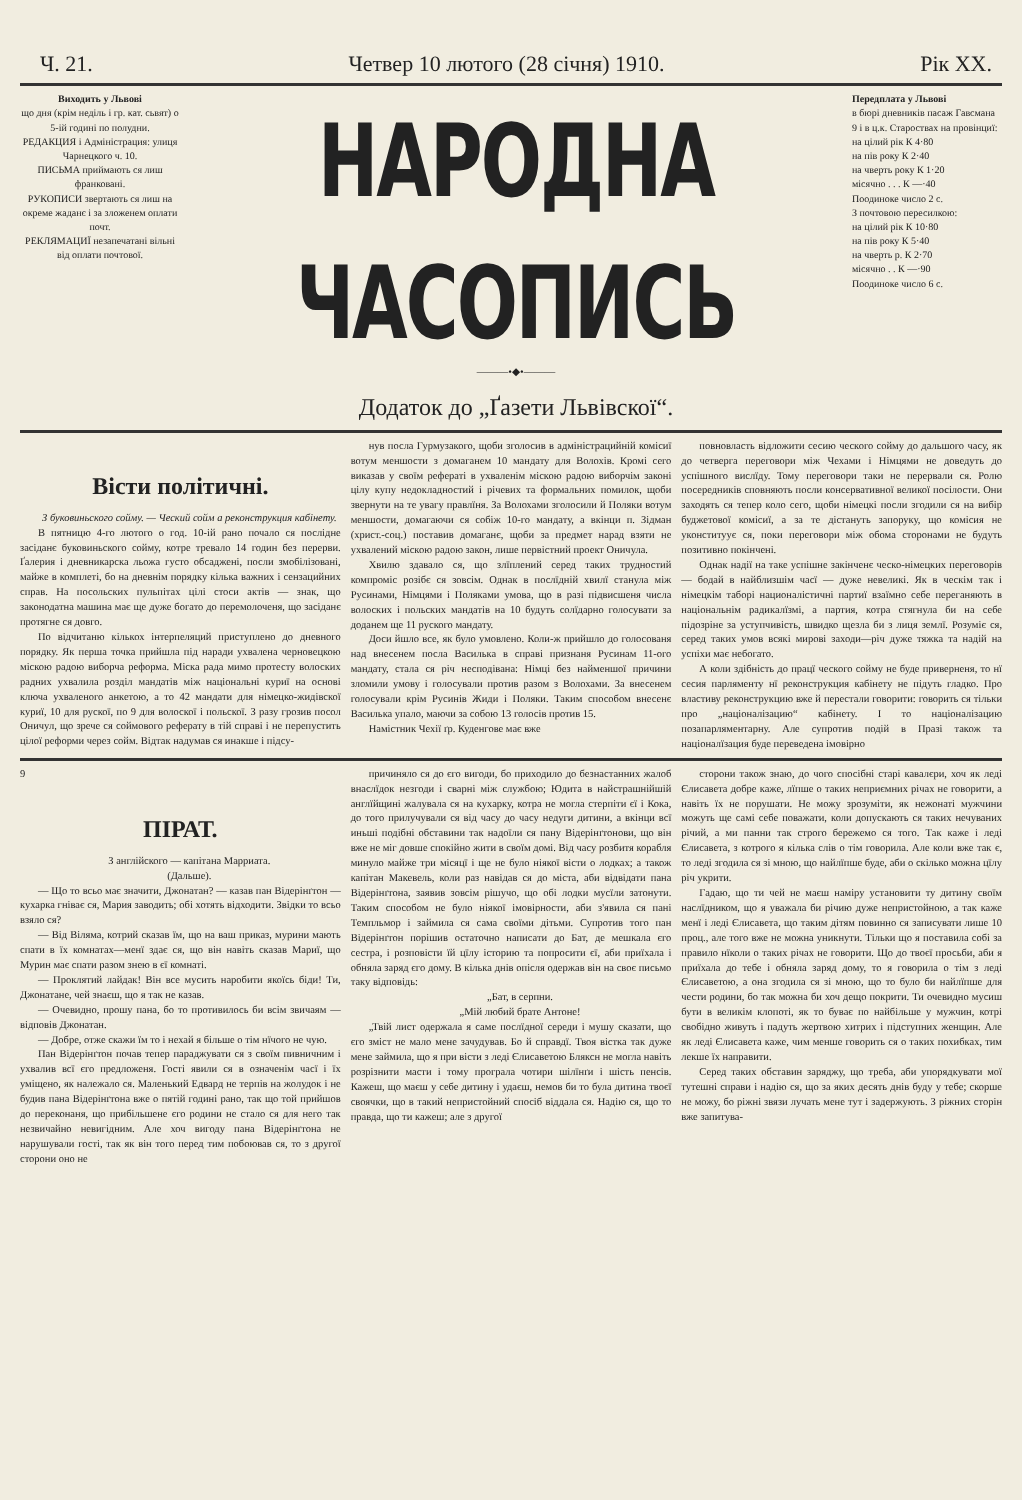Ч. 21. Четвер 10 лютого (28 січня) 1910. Рік XX.
Виходить у Львові
що дня (крім неділь і гр. кат. сьвят) о 5-ій годині по полудни.
РЕДАКЦИЯ і Адміністрация: улиця Чарнецкого ч. 10.
ПИСЬМА приймають ся лиш франковані.
РУКОПИСИ звертають ся лиш на окреме жаданє і за зложенем оплати почт.
РЕКЛЯМАЦИЇ незапечатані вільні від оплати почтової.
НАРОДНА ЧАСОПИСЬ
———•◆•———
Додаток до „Ґазети Львівскої“.
Передплата у Львові
в бюрі дневників пасаж Гавсмана 9 і в ц.к. Староствах на провінциї:
на цілий рік К 4·80
на пів року К 2·40
на чверть року К 1·20
місячно . . . К —·40
Поодиноке число 2 с.
З почтовою пересилкою:
на цілий рік К 10·80
на пів року К 5·40
на чверть р. К 2·70
місячно . . К —·90
Поодиноке число 6 с.
Вісти політичні.
З буковиньского сойму. — Ческий сойм а реконструкция кабінету.
В пятницю 4-го лютого о год. 10-ій рано почало ся послідне засіданє буковиньского сойму, котре тревало 14 годин без перерви. Ґалерия і дневникарска льожа густо обсаджені, посли змобілізовані, майже в комплеті, бо на дневнім порядку кілька важних і сензацийних справ. На посольских пульпітах цілі стоси актів — знак, що законодатна машина має ще дуже богато до перемолоченя, що засіданє протягне ся довго.
По відчитаню кількох інтерпеляций приступлено до дневного порядку. Як перша точка прийшла під наради ухвалена черновецкою міскою радою виборча реформа. Міска рада мимо протесту волоских радних ухвалила розділ мандатів між національні куриї на основі ключа ухваленого анкетою, а то 42 мандати для німецко-жидівскої куриї, 10 для рускої, по 9 для волоскої і польскої. З разу грозив посол Оничул, що зрече ся соймового реферату в тій справі і не перепустить цілої реформи через сойм. Відтак надумав ся инакше і підсу-
нув посла Гурмузакого, щоби зголосив в адміністрацийній комісиї вотум меншости з домаганем 10 мандату для Волохів. Кромі сего виказав у своїм рефераті в ухваленім міскою радою виборчім законі цілу купу недокладностий і річевих та формальних помилок, щоби звернути на те увагу правлїня. За Волохами зголосили й Поляки вотум меншости, домагаючи ся собіж 10-го мандату, а вкінци п. Зідман (христ.-соц.) поставив домаганє, щоби за предмет нарад взяти не ухвалений міскою радою закон, лише первістний проект Оничула.
Хвилю здавало ся, що злїплений серед таких трудностий компроміс розібє ся зовсім. Однак в послїдній хвилї станула між Русинами, Німцями і Поляками умова, що в разі підвисшеня числа волоских і польских мандатів на 10 будуть солїдарно голосувати за доданем ще 11 руского мандату.
Доси йшло все, як було умовлено. Коли-ж прийшло до голосованя над внесенем посла Василька в справі признаня Русинам 11-ого мандату, стала ся річ несподівана: Німці без найменшої причини зломили умову і голосували против разом з Волохами. За внесенем голосували крім Русинів Жиди і Поляки. Таким способом внесенє Василька упало, маючи за собою 13 голосів против 15.
Намістник Чехії ґр. Куденгове має вже
повновласть відложити сесию ческого сойму до дальшого часу, як до четверга переговори між Чехами і Німцями не доведуть до успішного вислїду. Тому переговори таки не перервали ся. Ролю посередників сповняють посли консервативної великої посілости. Они заходять ся тепер коло сего, щоби німецкі посли згодили ся на вибір буджетової комісиї, а за те дістануть запоруку, що комісия не уконституує ся, поки переговори між обома сторонами не будуть позитивно покінчені.
Однак надії на таке успішне закінченє ческо-німецких переговорів — бодай в найблизшім часї — дуже невеликі. Як в ческім так і німецкім таборі националістичні партиї взаїмно себе переганяють в національнім радикалїзмі, а партия, котра стягнула би на себе підозріне за уступчивість, швидко щезла би з лиця землї. Розуміє ся, серед таких умов всякі мирові заходи—річ дуже тяжка та надій на успіхи має небогато.
А коли здібність до працї ческого сойму не буде приверненя, то нї сесия парляменту нї реконструкция кабінету не підуть гладко. Про властиву реконструкцию вже й перестали говорити: говорить ся тільки про „націоналізацию“ кабінету. І то націоналізацию позапарляментарну. Але супротив подій в Празі також та націоналїзация буде переведена імовірно
9
ПІРАТ.
З англійского — капітана Марриата.
(Дальше).
— Що то всьо має значити, Джонатан? — казав пан Відерінґтон — кухарка гніває ся, Мария заводить; обі хотять відходити. Звідки то всьо взяло ся?
— Від Віляма, котрий сказав їм, що на ваш приказ, мурини мають спати в їх комнатах—менї здає ся, що він навіть сказав Мариї, що Мурин має спати разом знею в єї комнаті.
— Проклятий лайдак! Він все мусить наробити якоїсь біди! Ти, Джонатане, чей знаєш, що я так не казав.
— Очевидно, прошу пана, бо то противилось би всім звичаям — відповів Джонатан.
— Добре, отже скажи їм то і нехай я більше о тім нїчого не чую.
Пан Відерінґтон почав тепер параджувати ся з своїм пивничним і ухвалив всї єго предложеня. Гості явили ся в означенім часї і їх уміщено, як належало ся. Маленький Едвард не терпів на жолудок і не будив пана Відерінґтона вже о пятій годині рано, так що той прийшов до переконаня, що прибільшене єго родини не стало ся для него так незвичайно невигідним. Але хоч вигоду пана Відерінґтона не нарушували гості, так як він того перед тим побоював ся, то з другої сторони оно не
причиняло ся до єго вигоди, бо приходило до безнастанних жалоб внаслїдок незгоди і сварні між службою; Юдита в найстрашнійшій англїйщині жалувала ся на кухарку, котра не могла стерпіти єї і Кока, до того прилучували ся від часу до часу недуги дитини, а вкінци всї иньші подібні обставини так надоїли ся пану Відерінґтонови, що він вже не міг довше спокійно жити в своїм домі. Від часу розбитя корабля минуло майже три місяцї і ще не було ніякої вісти о лодках; а також капітан Макевель, коли раз навідав ся до міста, аби відвідати пана Відерінґтона, заявив зовсім рішучо, що обі лодки мусїли затонути. Таким способом не було ніякої імовірности, аби з'явила ся пані Темпльмор і займила ся сама своїми дітьми. Супротив того пан Відерінґтон порішив остаточно написати до Бат, де мешкала єго сестра, і розповісти їй цїлу історию та попросити єї, аби приїхала і обняла заряд єго дому. В кілька днів опісля одержав він на своє письмо таку відповідь:
„Бат, в серпни.
„Мій любий брате Антоне!
„Твій лист одержала я саме послїдної середи і мушу сказати, що єго зміст не мало мене зачудував. Бо й справдї. Твоя вістка так дуже мене займила, що я при вісти з леді Єлисаветою Бляксн не могла навіть розрізнити масти і тому програла чотири шілїнґи і шість пенсів. Кажеш, що маєш у себе дитину і удаєш, немов би то була дитина твоєї своячки, що в такий непристойний спосіб віддала ся. Надію ся, що то правда, що ти кажеш; але з другої
сторони також знаю, до чого спосібні старі кавалєри, хоч як леді Єлисавета добре каже, лїпше о таких неприємних річах не говорити, а навіть їх не порушати. Не можу зрозуміти, як нежонаті мужчини можуть ще самі себе поважати, коли допускають ся таких нечуваних річий, а ми панни так строго бережемо ся того. Так каже і леді Єлисавета, з котрого я кілька слів о тім говорила. Але коли вже так є, то леді згодила ся зі мною, що найлїпше буде, аби о скілько можна цїлу річ укрити.
Гадаю, що ти чей не маєш наміру установити ту дитину своїм наслїдником, що я уважала би річию дуже непристойною, а так каже менї і леді Єлисавета, що таким дітям повинно ся записувати лише 10 проц., але того вже не можна уникнути. Тільки що я поставила собі за правило нїколи о таких річах не говорити. Що до твоєї просьби, аби я приїхала до тебе і обняла заряд дому, то я говорила о тім з леді Єлисаветою, а она згодила ся зі мною, що то було би найлїпше для чести родини, бо так можна би хоч дещо покрити. Ти очевидно мусиш бути в великім клопоті, як то буває по найбільше у мужчин, котрі свобідно живуть і падуть жертвою хитрих і підступних женщин. Але як леді Єлисавета каже, чим менше говорить ся о таких похибках, тим лекше їх направити.
Серед таких обставин заряджу, що треба, аби упорядкувати мої тутешні справи і надію ся, що за яких десять днів буду у тебе; скорше не можу, бо ріжні звязи лучать мене тут і задержують. З ріжних сторін вже запитува-